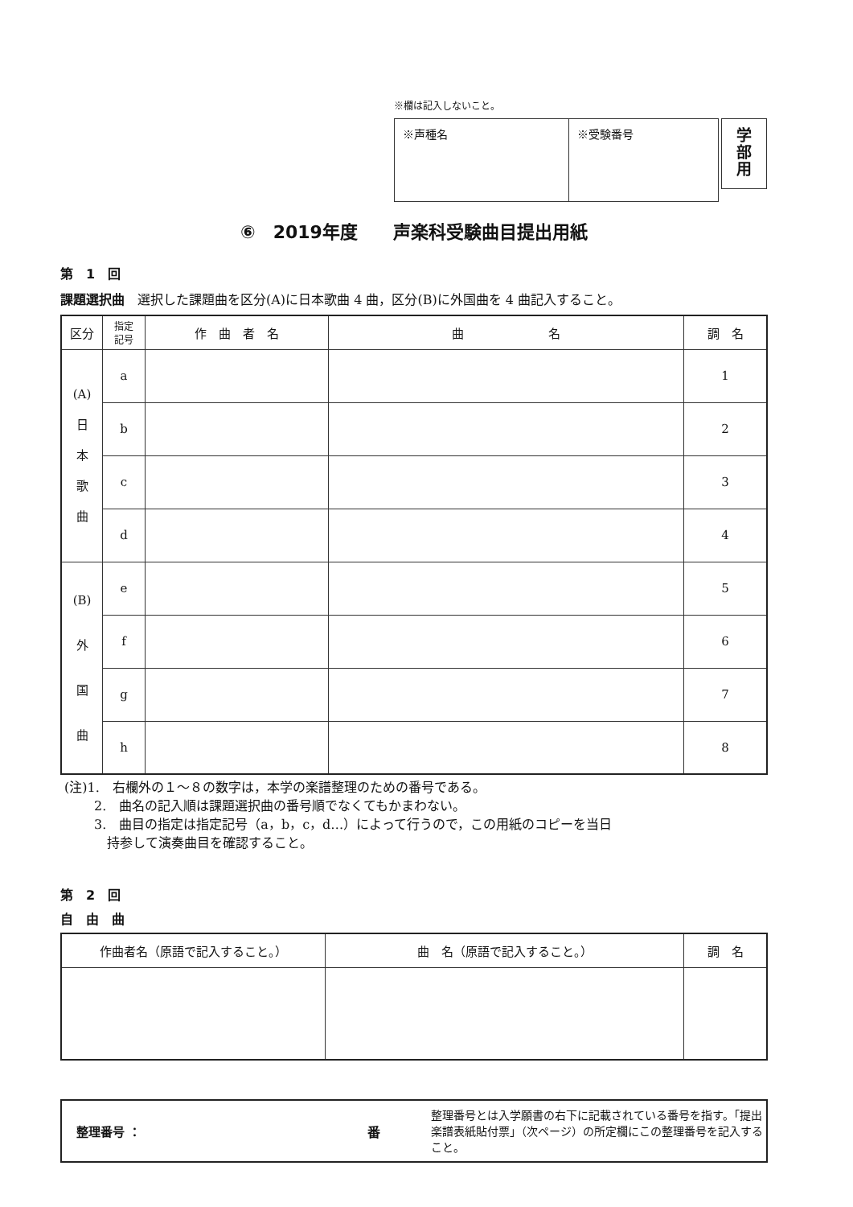※欄は記入しないこと。
| ※声種名 | ※受験番号 |
学
部
用
⑥　2019年度　　声楽科受験曲目提出用紙
第　1　回
課題選択曲　選択した課題曲を区分(A)に日本歌曲 4 曲，区分(B)に外国曲を 4 曲記入すること。
| 区分 | 指定 記号 | 作 曲 者 名 | 曲 名 | 調 名 |
| --- | --- | --- | --- | --- |
| (A) 日 本 歌 曲 | a | | | 1 |
| | b | | | 2 |
| | c | | | 3 |
| | d | | | 4 |
| (B) 外 国 曲 | e | | | 5 |
| | f | | | 6 |
| | g | | | 7 |
| | h | | | 8 |
(注)1.　右欄外の１～８の数字は，本学の楽譜整理のための番号である。
　　 2.　曲名の記入順は課題選択曲の番号順でなくてもかまわない。
　　 3.　曲目の指定は指定記号（a，b，c，d…）によって行うので，この用紙のコピーを当日
　　　 持参して演奏曲目を確認すること。
第　2　回
自　由　曲
| 作曲者名（原語で記入すること。） | 曲 名（原語で記入すること。） | 調 名 |
| --- | --- | --- |
整理番号 ： 番 整理番号とは入学願書の右下に記載されている番号を指す。「提出楽譜表紙貼付票」（次ページ）の所定欄にこの整理番号を記入すること。